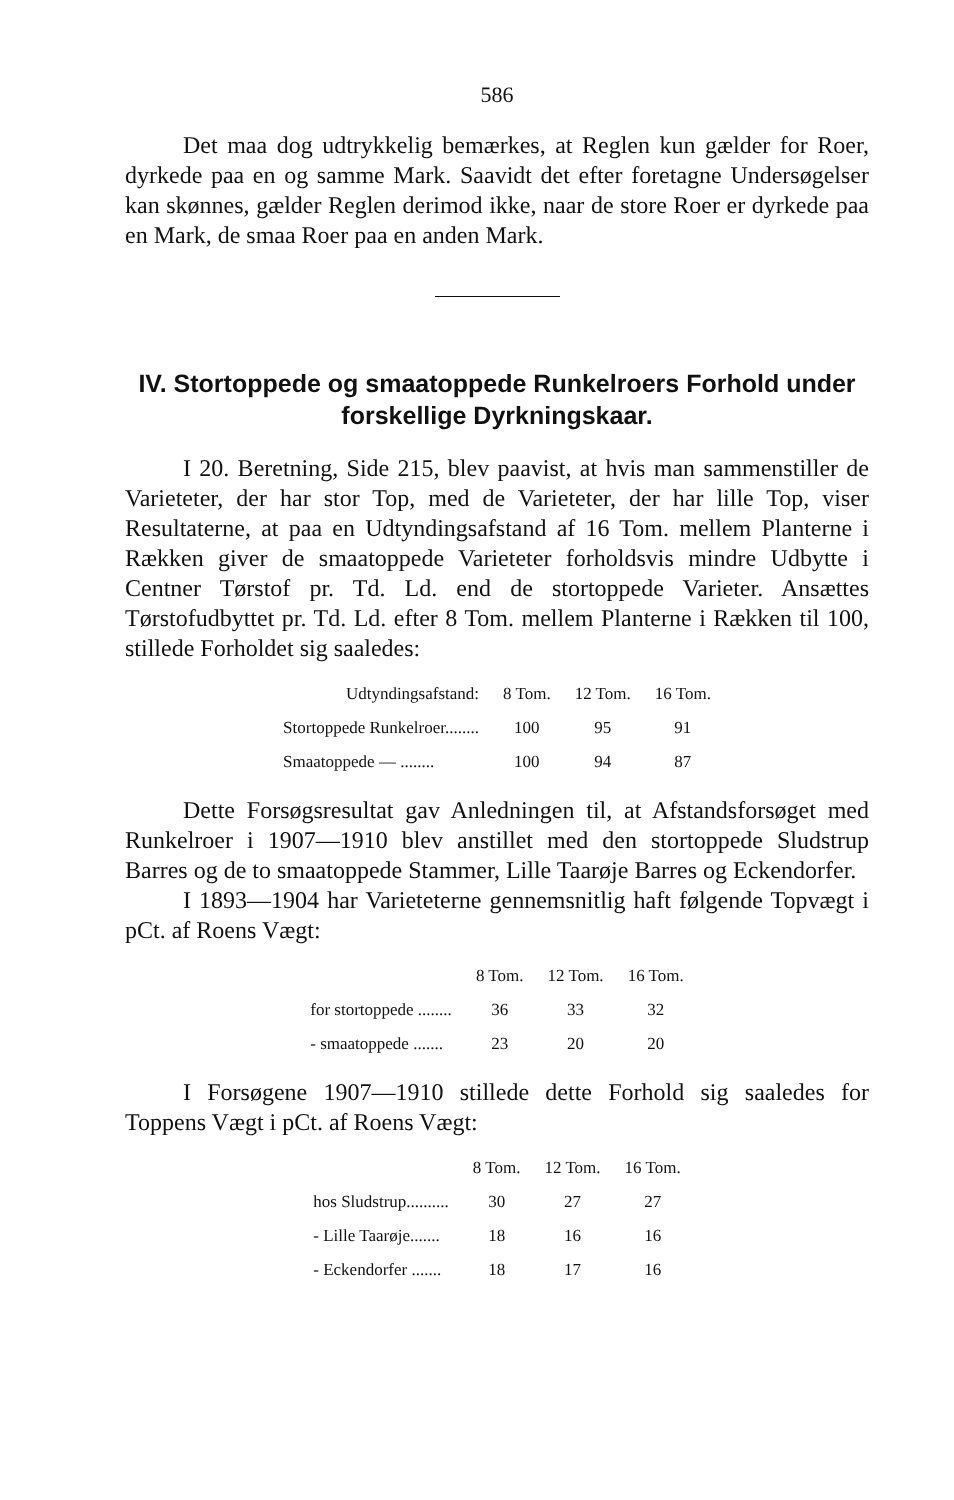586
Det maa dog udtrykkelig bemærkes, at Reglen kun gælder for Roer, dyrkede paa en og samme Mark. Saavidt det efter foretagne Undersøgelser kan skønnes, gælder Reglen derimod ikke, naar de store Roer er dyrkede paa en Mark, de smaa Roer paa en anden Mark.
IV. Stortoppede og smaatoppede Runkelroers Forhold under forskellige Dyrkningskaar.
I 20. Beretning, Side 215, blev paavist, at hvis man sammenstiller de Varieteter, der har stor Top, med de Varieteter, der har lille Top, viser Resultaterne, at paa en Udtyndingsafstand af 16 Tom. mellem Planterne i Rækken giver de smaatoppede Varieteter forholdsvis mindre Udbytte i Centner Tørstof pr. Td. Ld. end de stortoppede Varieter. Ansættes Tørstofudbyttet pr. Td. Ld. efter 8 Tom. mellem Planterne i Rækken til 100, stillede Forholdet sig saaledes:
| Udtyndingsafstand: | 8 Tom. | 12 Tom. | 16 Tom. |
| --- | --- | --- | --- |
| Stortoppede Runkelroer........ | 100 | 95 | 91 |
| Smaatoppede — ........ | 100 | 94 | 87 |
Dette Forsøgsresultat gav Anledningen til, at Afstandsforsøget med Runkelroer i 1907—1910 blev anstillet med den stortoppede Sludstrup Barres og de to smaatoppede Stammer, Lille Taarøje Barres og Eckendorfer.
I 1893—1904 har Varieteterne gennemsnitlig haft følgende Topvægt i pCt. af Roens Vægt:
| | 8 Tom. | 12 Tom. | 16 Tom. |
| --- | --- | --- | --- |
| for stortoppede ........ | 36 | 33 | 32 |
| - smaatoppede ....... | 23 | 20 | 20 |
I Forsøgene 1907—1910 stillede dette Forhold sig saaledes for Toppens Vægt i pCt. af Roens Vægt:
| | 8 Tom. | 12 Tom. | 16 Tom. |
| --- | --- | --- | --- |
| hos Sludstrup.......... | 30 | 27 | 27 |
| - Lille Taarøje....... | 18 | 16 | 16 |
| - Eckendorfer ....... | 18 | 17 | 16 |